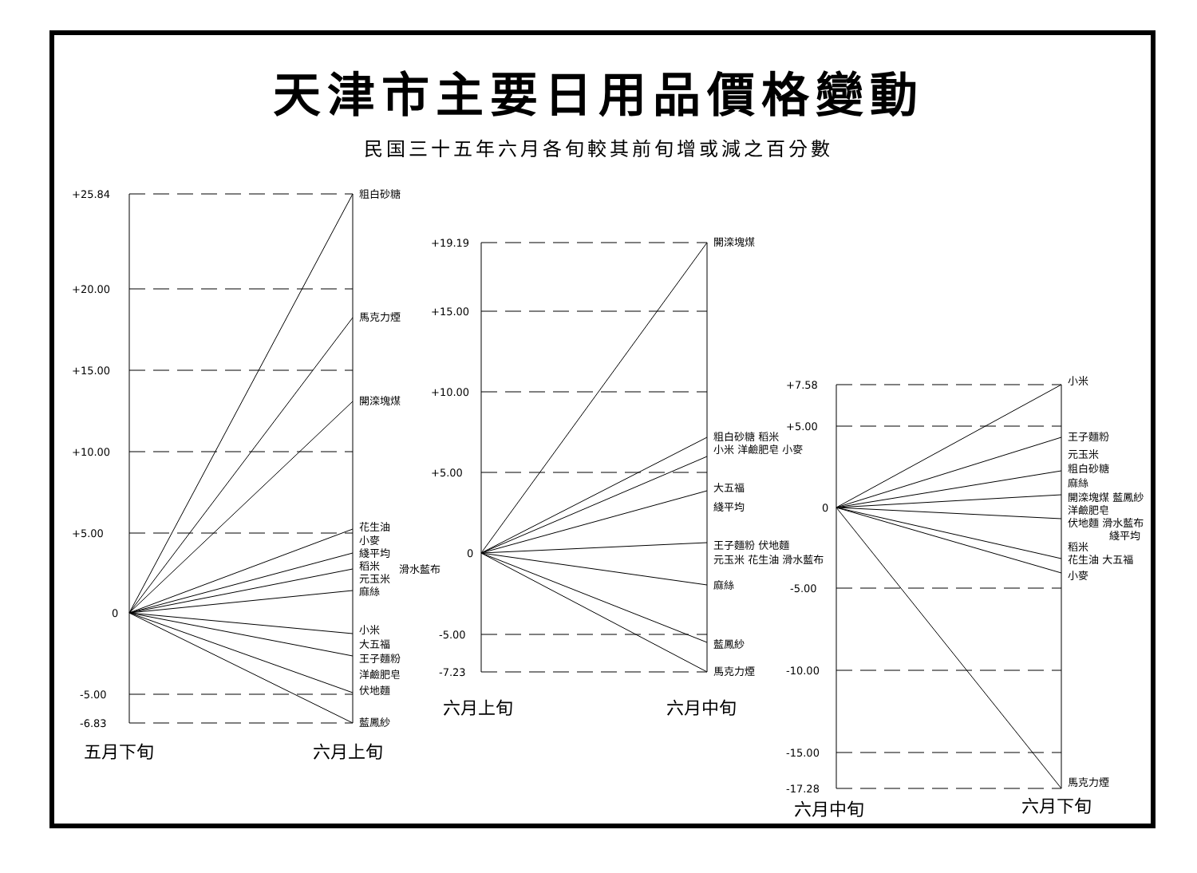天津市主要日用品價格變動
民国三十五年六月各旬較其前旬增或減之百分數
+25.84
+20.00
+15.00
+10.00
+5.00
0
-5.00
-6.83
粗白砂糖
馬克力煙
開滦塊煤
花生油
小麥
綫平均
稻米
滑水藍布
元玉米
麻絲
小米
大五福
王子麵粉
洋鹼肥皂
伏地麵
藍鳳紗
五月下旬
六月上旬
+19.19
+15.00
+10.00
+5.00
0
-5.00
-7.23
開滦塊煤
粗白砂糖 稻米
小米 洋鹼肥皂 小麥
大五福
綫平均
王子麵粉 伏地麵
元玉米 花生油 滑水藍布
麻絲
藍鳳紗
馬克力煙
六月上旬
六月中旬
+7.58
+5.00
0
-5.00
-10.00
-15.00
-17.28
小米
王子麵粉
元玉米
粗白砂糖
麻絲
開滦塊煤 藍鳳紗
洋鹼肥皂
伏地麵 滑水藍布
綫平均
稻米
花生油 大五福
小麥
馬克力煙
六月中旬
六月下旬